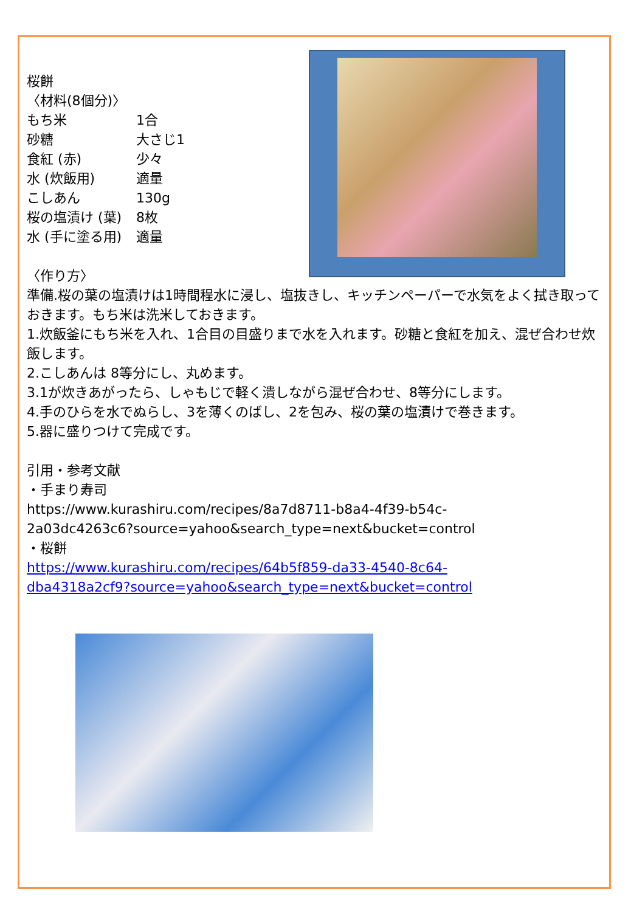桜餅
〈材料(8個分)〉
もち米 1合
砂糖 大さじ1
食紅 (赤) 少々
水 (炊飯用) 適量
こしあん 130g
桜の塩漬け (葉) 8枚
水 (手に塗る用) 適量
〈作り方〉
準備.桜の葉の塩漬けは1時間程水に浸し、塩抜きし、キッチンペーパーで水気をよく拭き取っておきます。もち米は洗米しておきます。
1.炊飯釜にもち米を入れ、1合目の目盛りまで水を入れます。砂糖と食紅を加え、混ぜ合わせ炊飯します。
2.こしあんは 8等分にし、丸めます。
3.1が炊きあがったら、しゃもじで軽く潰しながら混ぜ合わせ、8等分にします。
4.手のひらを水でぬらし、3を薄くのばし、2を包み、桜の葉の塩漬けで巻きます。
5.器に盛りつけて完成です。
引用・参考文献
・手まり寿司
https://www.kurashiru.com/recipes/8a7d8711-b8a4-4f39-b54c-
2a03dc4263c6?source=yahoo&search_type=next&bucket=control
・桜餅
https://www.kurashiru.com/recipes/64b5f859-da33-4540-8c64-
dba4318a2cf9?source=yahoo&search_type=next&bucket=control